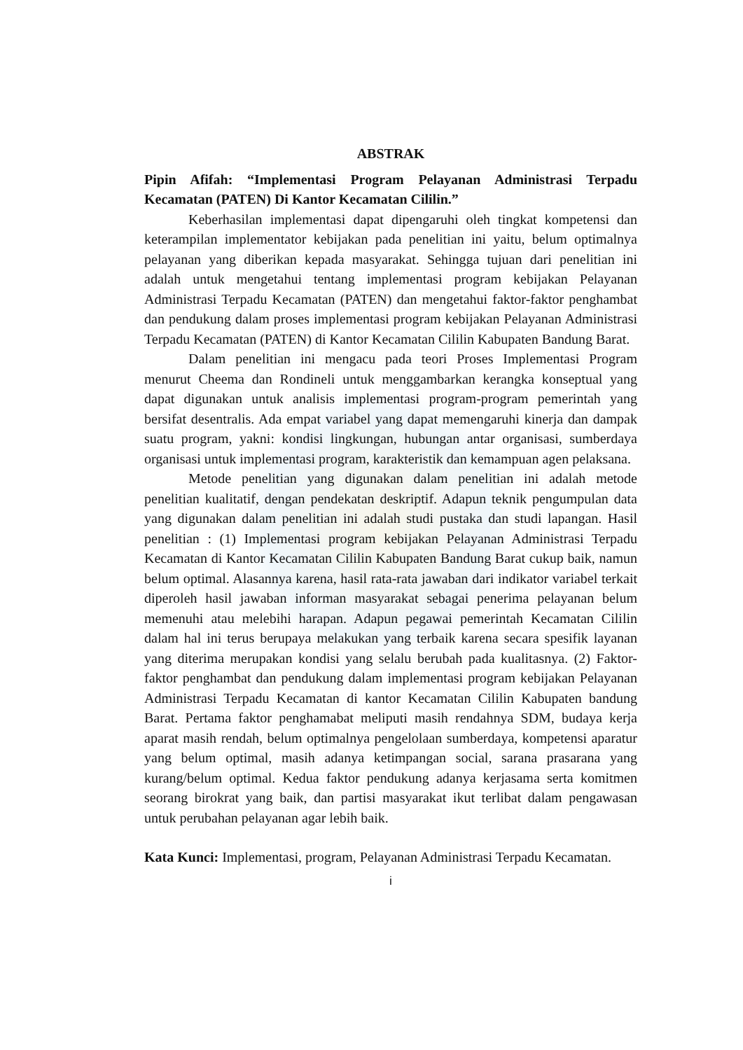ABSTRAK
Pipin Afifah: “Implementasi Program Pelayanan Administrasi Terpadu Kecamatan (PATEN) Di Kantor Kecamatan Cililin.”
Keberhasilan implementasi dapat dipengaruhi oleh tingkat kompetensi dan keterampilan implementator kebijakan pada penelitian ini yaitu, belum optimalnya pelayanan yang diberikan kepada masyarakat. Sehingga tujuan dari penelitian ini adalah untuk mengetahui tentang implementasi program kebijakan Pelayanan Administrasi Terpadu Kecamatan (PATEN) dan mengetahui faktor-faktor penghambat dan pendukung dalam proses implementasi program kebijakan Pelayanan Administrasi Terpadu Kecamatan (PATEN) di Kantor Kecamatan Cililin Kabupaten Bandung Barat.
Dalam penelitian ini mengacu pada teori Proses Implementasi Program menurut Cheema dan Rondineli untuk menggambarkan kerangka konseptual yang dapat digunakan untuk analisis implementasi program-program pemerintah yang bersifat desentralis. Ada empat variabel yang dapat memengaruhi kinerja dan dampak suatu program, yakni: kondisi lingkungan, hubungan antar organisasi, sumberdaya organisasi untuk implementasi program, karakteristik dan kemampuan agen pelaksana.
Metode penelitian yang digunakan dalam penelitian ini adalah metode penelitian kualitatif, dengan pendekatan deskriptif. Adapun teknik pengumpulan data yang digunakan dalam penelitian ini adalah studi pustaka dan studi lapangan. Hasil penelitian : (1) Implementasi program kebijakan Pelayanan Administrasi Terpadu Kecamatan di Kantor Kecamatan Cililin Kabupaten Bandung Barat cukup baik, namun belum optimal. Alasannya karena, hasil rata-rata jawaban dari indikator variabel terkait diperoleh hasil jawaban informan masyarakat sebagai penerima pelayanan belum memenuhi atau melebihi harapan. Adapun pegawai pemerintah Kecamatan Cililin dalam hal ini terus berupaya melakukan yang terbaik karena secara spesifik layanan yang diterima merupakan kondisi yang selalu berubah pada kualitasnya. (2) Faktor-faktor penghambat dan pendukung dalam implementasi program kebijakan Pelayanan Administrasi Terpadu Kecamatan di kantor Kecamatan Cililin Kabupaten bandung Barat. Pertama faktor penghamabat meliputi masih rendahnya SDM, budaya kerja aparat masih rendah, belum optimalnya pengelolaan sumberdaya, kompetensi aparatur yang belum optimal, masih adanya ketimpangan social, sarana prasarana yang kurang/belum optimal. Kedua faktor pendukung adanya kerjasama serta komitmen seorang birokrat yang baik, dan partisi masyarakat ikut terlibat dalam pengawasan untuk perubahan pelayanan agar lebih baik.
Kata Kunci: Implementasi, program, Pelayanan Administrasi Terpadu Kecamatan.
i